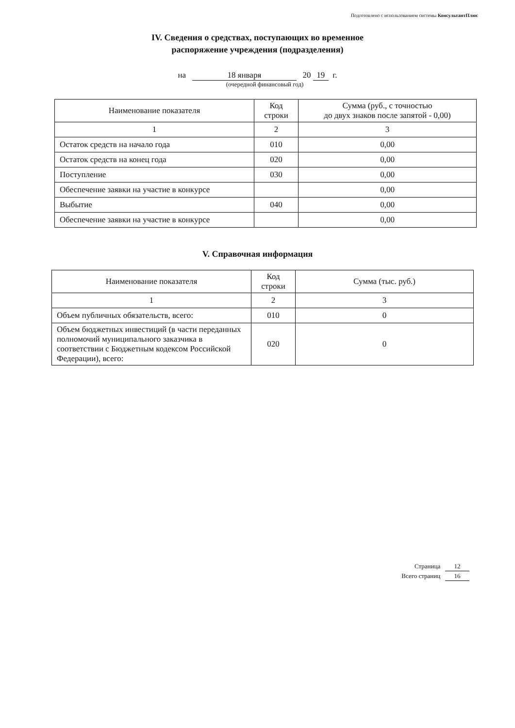Подготовлено с использованием системы КонсультантПлюс
IV. Сведения о средствах, поступающих во временное
распоряжение учреждения (подразделения)
на 18 января 20 19 г.
(очередной финансовый год)
| Наименование показателя | Код строки | Сумма (руб., с точностью до двух знаков после запятой - 0,00) |
| 1 | 2 | 3 |
| Остаток средств на начало года | 010 | 0,00 |
| Остаток средств на конец года | 020 | 0,00 |
| Поступление | 030 | 0,00 |
| Обеспечение заявки на участие в конкурсе | | 0,00 |
| Выбытие | 040 | 0,00 |
| Обеспечение заявки на участие в конкурсе | | 0,00 |
V. Справочная информация
| Наименование показателя | Код строки | Сумма (тыс. руб.) |
| 1 | 2 | 3 |
| Объем публичных обязательств, всего: | 010 | 0 |
| Объем бюджетных инвестиций (в части переданных полномочий муниципального заказчика в соответствии с Бюджетным кодексом Российской Федерации), всего: | 020 | 0 |
Страница 12
Всего страниц 16